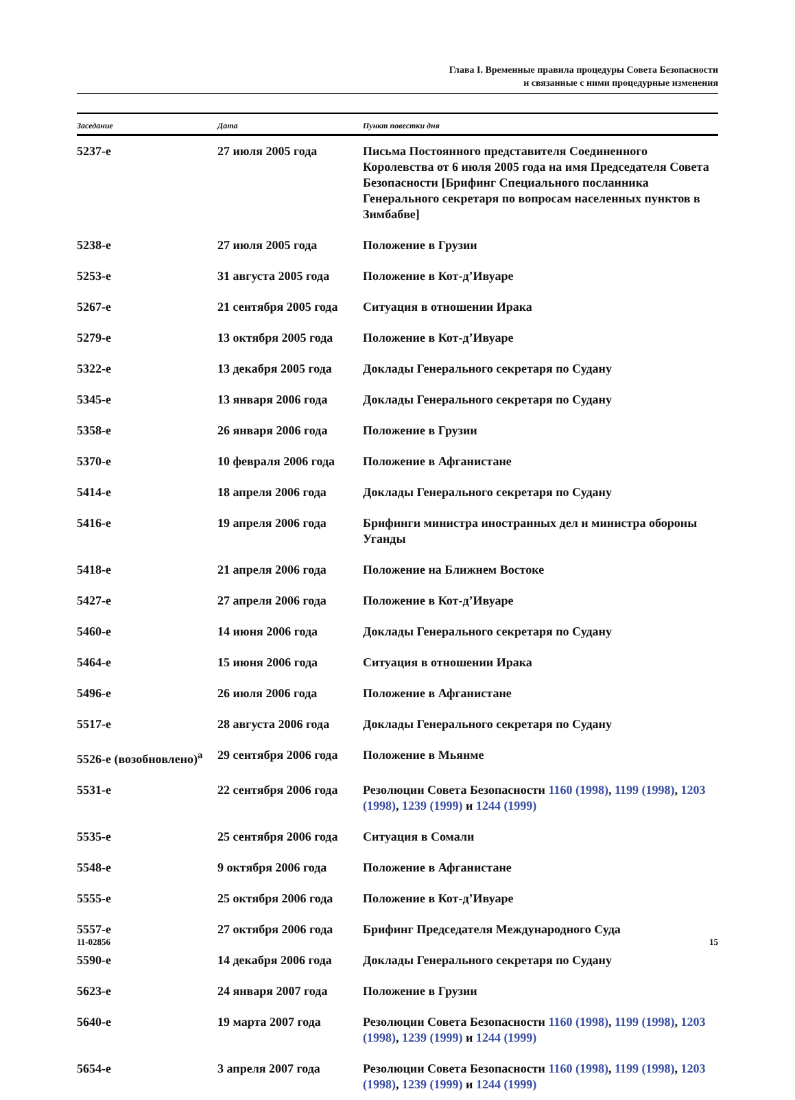Глава I. Временные правила процедуры Совета Безопасности
и связанные с ними процедурные изменения
| Заседание | Дата | Пункт повестки дня |
| --- | --- | --- |
| 5237-е | 27 июля 2005 года | Письма Постоянного представителя Соединенного Королевства от 6 июля 2005 года на имя Председателя Совета Безопасности [Брифинг Специального посланника Генерального секретаря по вопросам населенных пунктов в Зимбабве] |
| 5238-е | 27 июля 2005 года | Положение в Грузии |
| 5253-е | 31 августа 2005 года | Положение в Кот-д’Ивуаре |
| 5267-е | 21 сентября 2005 года | Ситуация в отношении Ирака |
| 5279-е | 13 октября 2005 года | Положение в Кот-д’Ивуаре |
| 5322-е | 13 декабря 2005 года | Доклады Генерального секретаря по Судану |
| 5345-е | 13 января 2006 года | Доклады Генерального секретаря по Судану |
| 5358-е | 26 января 2006 года | Положение в Грузии |
| 5370-е | 10 февраля 2006 года | Положение в Афганистане |
| 5414-е | 18 апреля 2006 года | Доклады Генерального секретаря по Судану |
| 5416-е | 19 апреля 2006 года | Брифинги министра иностранных дел и министра обороны Уганды |
| 5418-е | 21 апреля 2006 года | Положение на Ближнем Востоке |
| 5427-е | 27 апреля 2006 года | Положение в Кот-д’Ивуаре |
| 5460-е | 14 июня 2006 года | Доклады Генерального секретаря по Судану |
| 5464-е | 15 июня 2006 года | Ситуация в отношении Ирака |
| 5496-е | 26 июля 2006 года | Положение в Афганистане |
| 5517-е | 28 августа 2006 года | Доклады Генерального секретаря по Судану |
| 5526-е (возобновлено)<sup>a</sup> | 29 сентября 2006 года | Положение в Мьянме |
| 5531-е | 22 сентября 2006 года | Резолюции Совета Безопасности 1160 (1998) , 1199 (1998) , 1203 (1998) , 1239 (1999) и 1244 (1999) |
| 5535-е | 25 сентября 2006 года | Ситуация в Сомали |
| 5548-е | 9 октября 2006 года | Положение в Афганистане |
| 5555-е | 25 октября 2006 года | Положение в Кот-д’Ивуаре |
| 5557-е | 27 октября 2006 года | Брифинг Председателя Международного Суда |
| 5590-е | 14 декабря 2006 года | Доклады Генерального секретаря по Судану |
| 5623-е | 24 января 2007 года | Положение в Грузии |
| 5640-е | 19 марта 2007 года | Резолюции Совета Безопасности 1160 (1998) , 1199 (1998) , 1203 (1998) , 1239 (1999) и 1244 (1999) |
| 5654-е | 3 апреля 2007 года | Резолюции Совета Безопасности 1160 (1998) , 1199 (1998) , 1203 (1998) , 1239 (1999) и 1244 (1999) |
11-02856 15